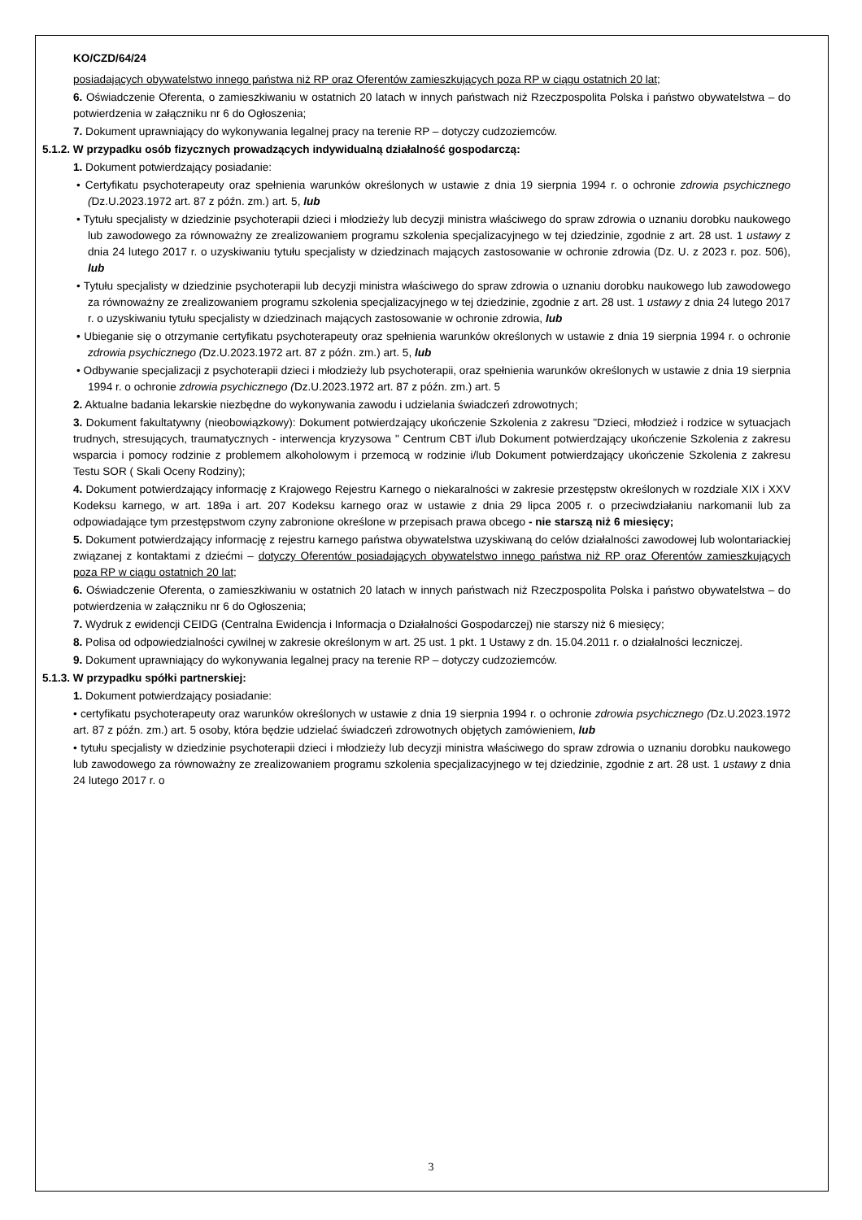KO/CZD/64/24
posiadających obywatelstwo innego państwa niż RP oraz Oferentów zamieszkujących poza RP w ciągu ostatnich 20 lat;
6. Oświadczenie Oferenta, o zamieszkiwaniu w ostatnich 20 latach w innych państwach niż Rzeczpospolita Polska i państwo obywatelstwa – do potwierdzenia w załączniku nr 6 do Ogłoszenia;
7. Dokument uprawniający do wykonywania legalnej pracy na terenie RP – dotyczy cudzoziemców.
5.1.2. W przypadku osób fizycznych prowadzących indywidualną działalność gospodarczą:
1. Dokument potwierdzający posiadanie:
• Certyfikatu psychoterapeuty oraz spełnienia warunków określonych w ustawie z dnia 19 sierpnia 1994 r. o ochronie zdrowia psychicznego (Dz.U.2023.1972 art. 87 z późn. zm.) art. 5, lub
• Tytułu specjalisty w dziedzinie psychoterapii dzieci i młodzieży lub decyzji ministra właściwego do spraw zdrowia o uznaniu dorobku naukowego lub zawodowego za równoważny ze zrealizowaniem programu szkolenia specjalizacyjnego w tej dziedzinie, zgodnie z art. 28 ust. 1 ustawy z dnia 24 lutego 2017 r. o uzyskiwaniu tytułu specjalisty w dziedzinach mających zastosowanie w ochronie zdrowia (Dz. U. z 2023 r. poz. 506), lub
• Tytułu specjalisty w dziedzinie psychoterapii lub decyzji ministra właściwego do spraw zdrowia o uznaniu dorobku naukowego lub zawodowego za równoważny ze zrealizowaniem programu szkolenia specjalizacyjnego w tej dziedzinie, zgodnie z art. 28 ust. 1 ustawy z dnia 24 lutego 2017 r. o uzyskiwaniu tytułu specjalisty w dziedzinach mających zastosowanie w ochronie zdrowia, lub
• Ubieganie się o otrzymanie certyfikatu psychoterapeuty oraz spełnienia warunków określonych w ustawie z dnia 19 sierpnia 1994 r. o ochronie zdrowia psychicznego (Dz.U.2023.1972 art. 87 z późn. zm.) art. 5, lub
• Odbywanie specjalizacji z psychoterapii dzieci i młodzieży lub psychoterapii, oraz spełnienia warunków określonych w ustawie z dnia 19 sierpnia 1994 r. o ochronie zdrowia psychicznego (Dz.U.2023.1972 art. 87 z późn. zm.) art. 5
2. Aktualne badania lekarskie niezbędne do wykonywania zawodu i udzielania świadczeń zdrowotnych;
3. Dokument fakultatywny (nieobowiązkowy): Dokument potwierdzający ukończenie Szkolenia z zakresu "Dzieci, młodzież i rodzice w sytuacjach trudnych, stresujących, traumatycznych - interwencja kryzysowa " Centrum CBT i/lub Dokument potwierdzający ukończenie Szkolenia z zakresu wsparcia i pomocy rodzinie z problemem alkoholowym i przemocą w rodzinie i/lub Dokument potwierdzający ukończenie Szkolenia z zakresu Testu SOR ( Skali Oceny Rodziny);
4. Dokument potwierdzający informację z Krajowego Rejestru Karnego o niekaralności w zakresie przestępstw określonych w rozdziale XIX i XXV Kodeksu karnego, w art. 189a i art. 207 Kodeksu karnego oraz w ustawie z dnia 29 lipca 2005 r. o przeciwdziałaniu narkomanii lub za odpowiadające tym przestępstwom czyny zabronione określone w przepisach prawa obcego - nie starszą niż 6 miesięcy;
5. Dokument potwierdzający informację z rejestru karnego państwa obywatelstwa uzyskiwaną do celów działalności zawodowej lub wolontariackiej związanej z kontaktami z dziećmi – dotyczy Oferentów posiadających obywatelstwo innego państwa niż RP oraz Oferentów zamieszkujących poza RP w ciągu ostatnich 20 lat;
6. Oświadczenie Oferenta, o zamieszkiwaniu w ostatnich 20 latach w innych państwach niż Rzeczpospolita Polska i państwo obywatelstwa – do potwierdzenia w załączniku nr 6 do Ogłoszenia;
7. Wydruk z ewidencji CEIDG (Centralna Ewidencja i Informacja o Działalności Gospodarczej) nie starszy niż 6 miesięcy;
8. Polisa od odpowiedzialności cywilnej w zakresie określonym w art. 25 ust. 1 pkt. 1 Ustawy z dn. 15.04.2011 r. o działalności leczniczej.
9. Dokument uprawniający do wykonywania legalnej pracy na terenie RP – dotyczy cudzoziemców.
5.1.3. W przypadku spółki partnerskiej:
1. Dokument potwierdzający posiadanie:
• certyfikatu psychoterapeuty oraz warunków określonych w ustawie z dnia 19 sierpnia 1994 r. o ochronie zdrowia psychicznego (Dz.U.2023.1972 art. 87 z późn. zm.) art. 5 osoby, która będzie udzielać świadczeń zdrowotnych objętych zamówieniem, lub
• tytułu specjalisty w dziedzinie psychoterapii dzieci i młodzieży lub decyzji ministra właściwego do spraw zdrowia o uznaniu dorobku naukowego lub zawodowego za równoważny ze zrealizowaniem programu szkolenia specjalizacyjnego w tej dziedzinie, zgodnie z art. 28 ust. 1 ustawy z dnia 24 lutego 2017 r. o
3